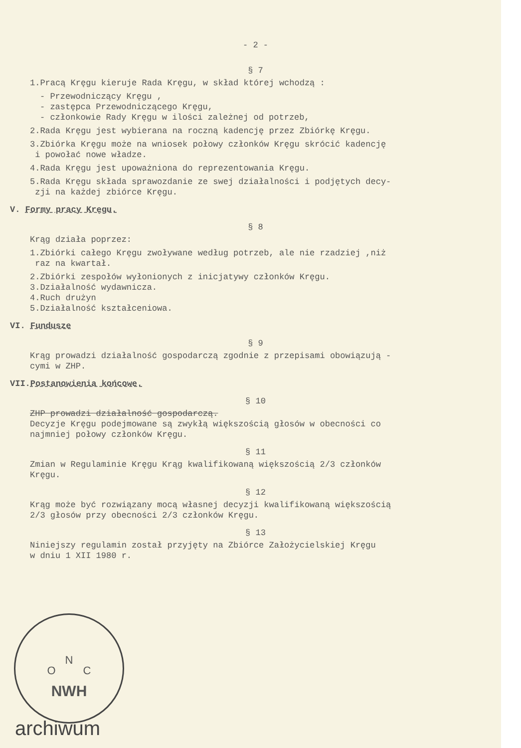- 2 -
§ 7
1.Pracą Kręgu kieruje Rada Kręgu, w skład której wchodzą :
- Przewodniczący Kręgu ,
- zastępca Przewodniczącego Kręgu,
- członkowie Rady Kręgu w ilości zależnej od potrzeb,
2.Rada Kręgu jest wybierana na roczną kadencję przez Zbiórkę Kręgu.
3.Zbiórka Kręgu może na wniosek połowy członków Kręgu skrócić kadencję
i powołać nowe władze.
4.Rada Kręgu jest upoważniona do reprezentowania Kręgu.
5.Rada Kręgu składa sprawozdanie ze swej działalności i podjętych decy-
zji na każdej zbiórce Kręgu.
V. Formy pracy Kręgu.
§ 8
Krąg działa poprzez:
1.Zbiórki całego Kręgu zwoływane według potrzeb, ale nie rzadziej ,niż
raz na kwartał.
2.Zbiórki zespołów wyłonionych z inicjatywy członków Kręgu.
3.Działalność wydawnicza.
4.Ruch drużyn
5.Działalność kształceniowa.
VI. Fundusze
§ 9
Krąg prowadzi działalność gospodarczą zgodnie z przepisami obowiązują -
cymi w ZHP.
VII.Postanowienia końcowe.
§ 10
ZHP prowadzi działalność gospodarczą.
Decyzje Kręgu podejmowane są zwykłą większością głosów w obecności co
najmniej połowy członków Kręgu.
§ 11
Zmian w Regulaminie Kręgu Krąg kwalifikowaną większością 2/3 członków
Kręgu.
§ 12
Krąg może być rozwiązany mocą własnej decyzji kwalifikowaną większością
2/3 głosów przy obecności 2/3 członków Kręgu.
§ 13
Niniejszy regulamin został przyjęty na Zbiórce Założycielskiej Kręgu
w dniu 1 XII 1980 r.
N
O C
NWH
archiwum